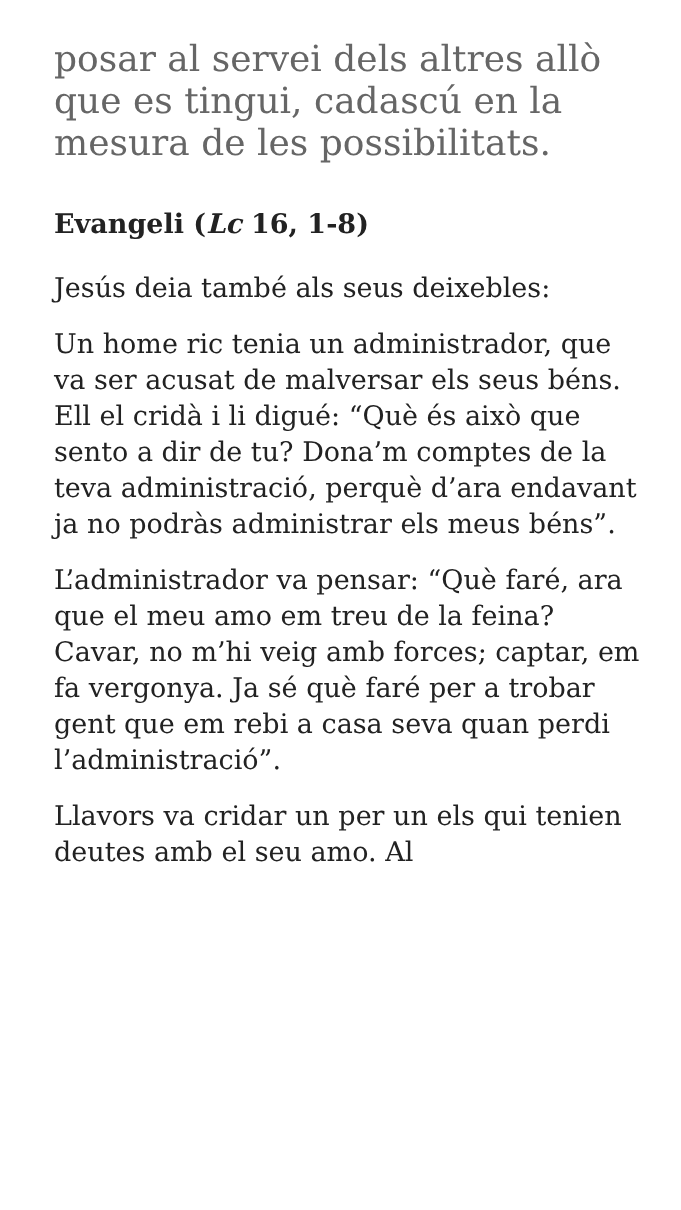posar al servei dels altres allò que es tingui, cadascú en la mesura de les possibilitats.
Evangeli (Lc 16, 1-8)
Jesús deia també als seus deixebles:
Un home ric tenia un administrador, que va ser acusat de malversar els seus béns. Ell el cridà i li digué: “Què és això que sento a dir de tu? Dona’m comptes de la teva administració, perquè d’ara endavant ja no podràs administrar els meus béns”.
L’administrador va pensar: “Què faré, ara que el meu amo em treu de la feina? Cavar, no m’hi veig amb forces; captar, em fa vergonya. Ja sé què faré per a trobar gent que em rebi a casa seva quan perdi l’administració”.
Llavors va cridar un per un els qui tenien deutes amb el seu amo. Al